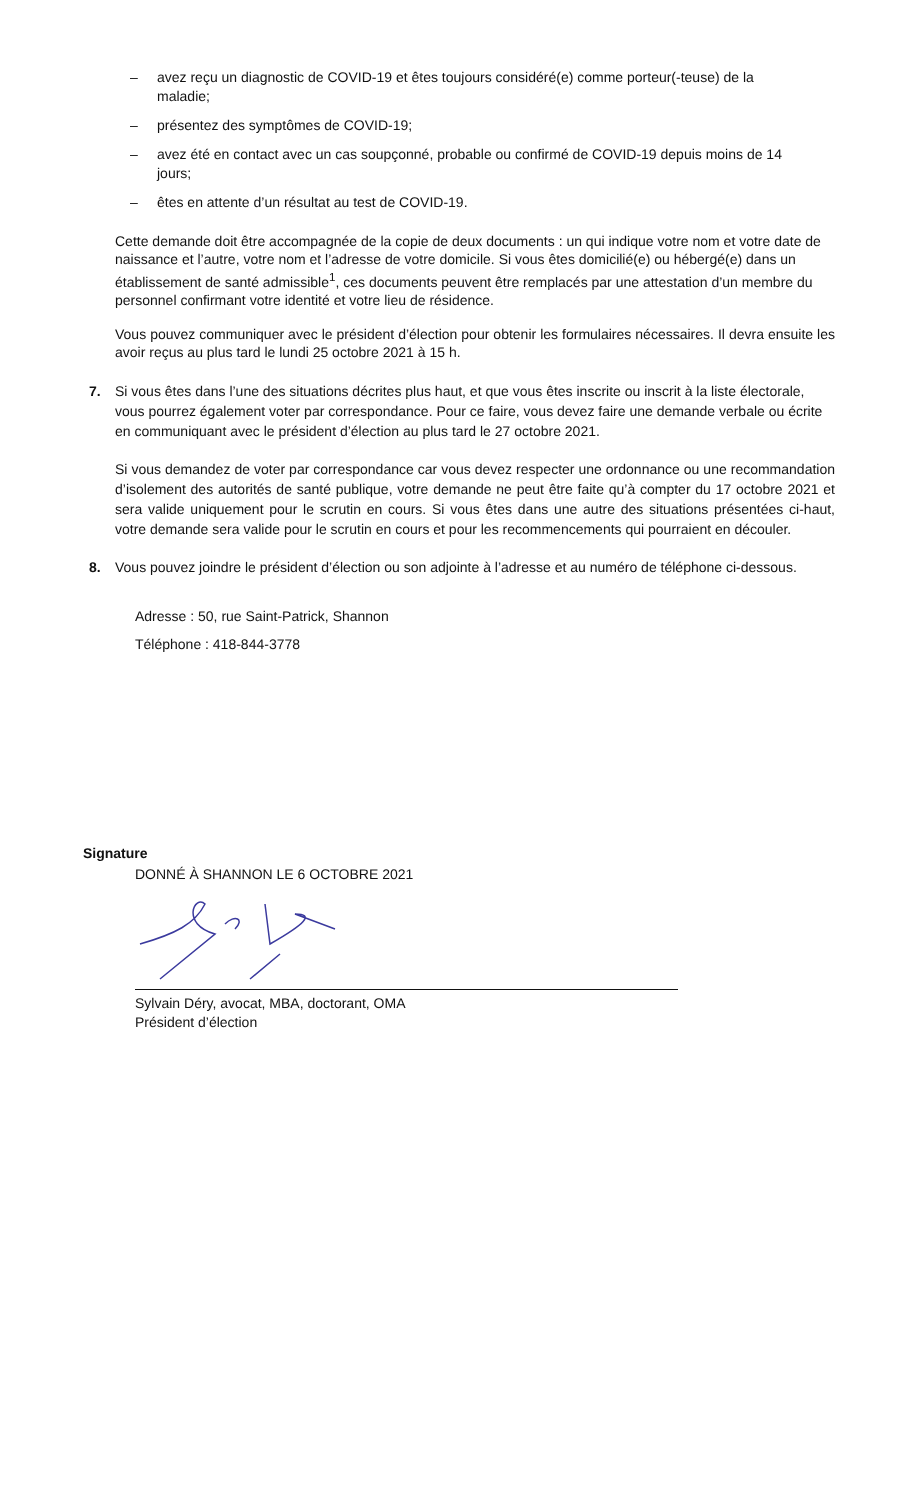– avez reçu un diagnostic de COVID-19 et êtes toujours considéré(e) comme porteur(-teuse) de la maladie;
– présentez des symptômes de COVID-19;
– avez été en contact avec un cas soupçonné, probable ou confirmé de COVID-19 depuis moins de 14 jours;
– êtes en attente d’un résultat au test de COVID-19.
Cette demande doit être accompagnée de la copie de deux documents : un qui indique votre nom et votre date de naissance et l’autre, votre nom et l’adresse de votre domicile. Si vous êtes domicilié(e) ou hébergé(e) dans un établissement de santé admissible<sup>1</sup>, ces documents peuvent être remplacés par une attestation d’un membre du personnel confirmant votre identité et votre lieu de résidence.
Vous pouvez communiquer avec le président d’élection pour obtenir les formulaires nécessaires. Il devra ensuite les avoir reçus au plus tard le lundi 25 octobre 2021 à 15 h.
7. Si vous êtes dans l’une des situations décrites plus haut, et que vous êtes inscrite ou inscrit à la liste électorale, vous pourrez également voter par correspondance. Pour ce faire, vous devez faire une demande verbale ou écrite en communiquant avec le président d’élection au plus tard le 27 octobre 2021.
Si vous demandez de voter par correspondance car vous devez respecter une ordonnance ou une recommandation d’isolement des autorités de santé publique, votre demande ne peut être faite qu’à compter du 17 octobre 2021 et sera valide uniquement pour le scrutin en cours. Si vous êtes dans une autre des situations présentées ci-haut, votre demande sera valide pour le scrutin en cours et pour les recommencements qui pourraient en découler.
8. Vous pouvez joindre le président d’élection ou son adjointe à l’adresse et au numéro de téléphone ci-dessous.
Adresse : 50, rue Saint-Patrick, Shannon
Téléphone : 418-844-3778
Signature
DONNÉ À SHANNON LE 6 OCTOBRE 2021
Sylvain Déry, avocat, MBA, doctorant, OMA
Président d’élection